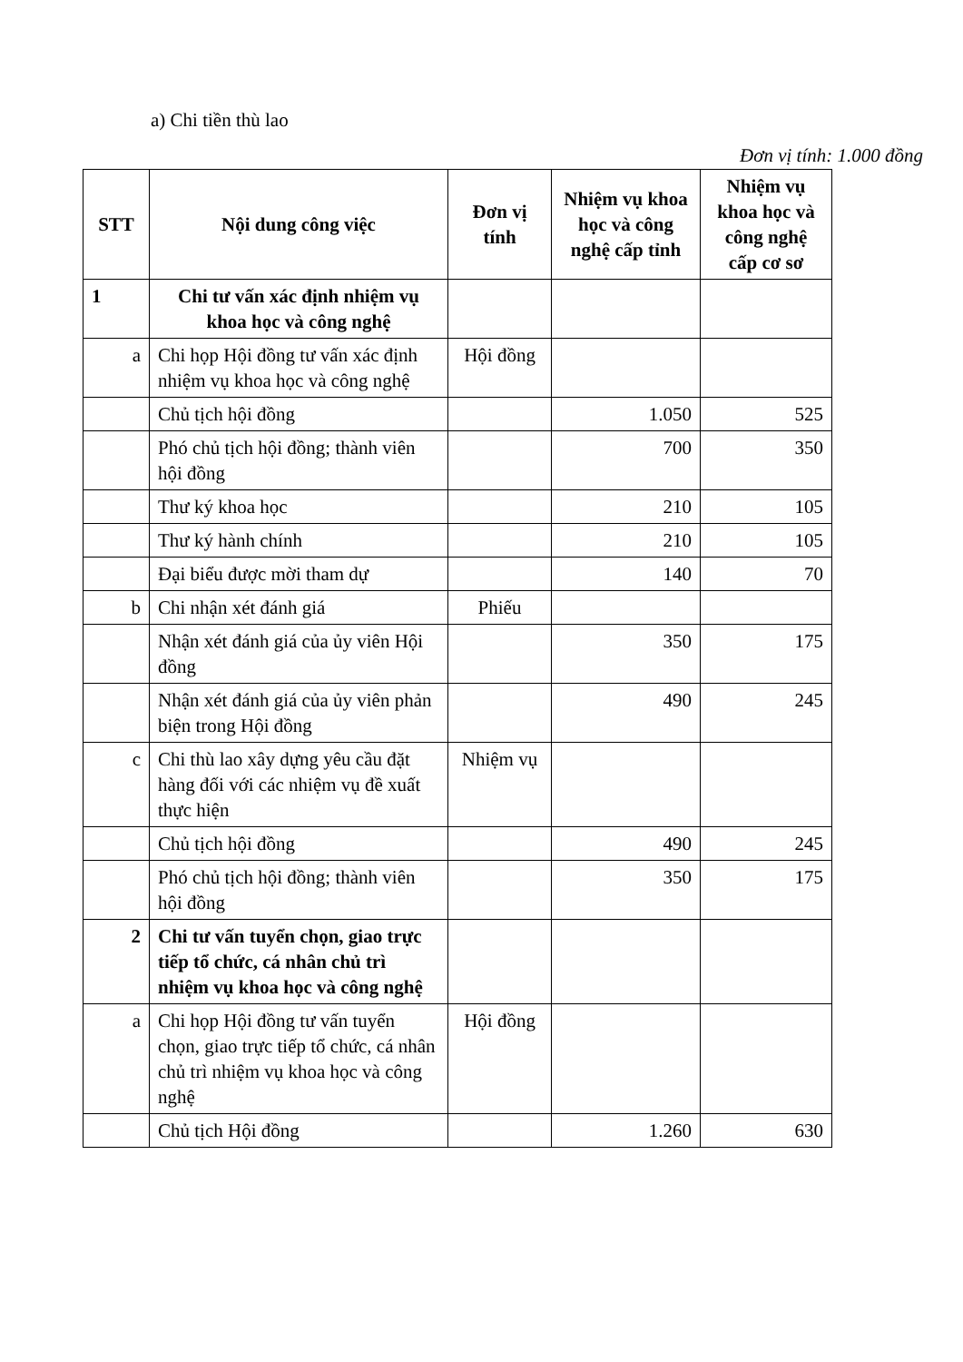a) Chi tiền thù lao
Đơn vị tính: 1.000 đồng
| STT | Nội dung công việc | Đơn vị tính | Nhiệm vụ khoa học và công nghệ cấp tỉnh | Nhiệm vụ khoa học và công nghệ cấp cơ sơ |
| --- | --- | --- | --- | --- |
| 1 | Chi tư vấn xác định nhiệm vụ khoa học và công nghệ | | | |
| a | Chi họp Hội đồng tư vấn xác định nhiệm vụ khoa học và công nghệ | Hội đồng | | |
| | Chủ tịch hội đồng | | 1.050 | 525 |
| | Phó chủ tịch hội đồng; thành viên hội đồng | | 700 | 350 |
| | Thư ký khoa học | | 210 | 105 |
| | Thư ký hành chính | | 210 | 105 |
| | Đại biểu được mời tham dự | | 140 | 70 |
| b | Chi nhận xét đánh giá | Phiếu | | |
| | Nhận xét đánh giá của ủy viên Hội đồng | | 350 | 175 |
| | Nhận xét đánh giá của ủy viên phản biện trong Hội đồng | | 490 | 245 |
| c | Chi thù lao xây dựng yêu cầu đặt hàng đối với các nhiệm vụ đề xuất thực hiện | Nhiệm vụ | | |
| | Chủ tịch hội đồng | | 490 | 245 |
| | Phó chủ tịch hội đồng; thành viên hội đồng | | 350 | 175 |
| 2 | Chi tư vấn tuyển chọn, giao trực tiếp tổ chức, cá nhân chủ trì nhiệm vụ khoa học và công nghệ | | | |
| a | Chi họp Hội đồng tư vấn tuyển chọn, giao trực tiếp tổ chức, cá nhân chủ trì nhiệm vụ khoa học và công nghệ | Hội đồng | | |
| | Chủ tịch Hội đồng | | 1.260 | 630 |